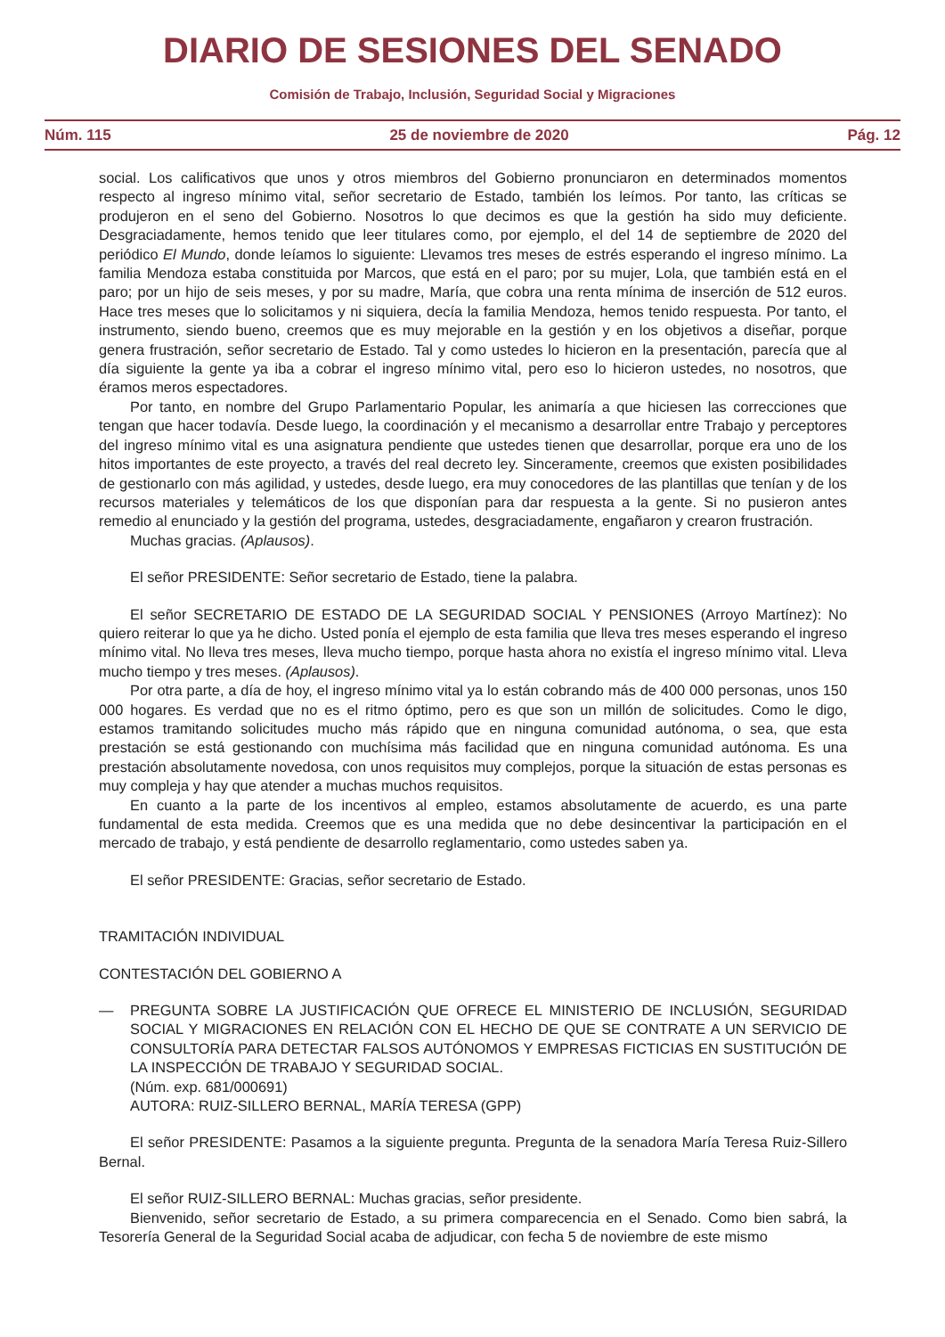DIARIO DE SESIONES DEL SENADO
Comisión de Trabajo, Inclusión, Seguridad Social y Migraciones
Núm. 115 25 de noviembre de 2020 Pág. 12
social. Los calificativos que unos y otros miembros del Gobierno pronunciaron en determinados momentos respecto al ingreso mínimo vital, señor secretario de Estado, también los leímos. Por tanto, las críticas se produjeron en el seno del Gobierno. Nosotros lo que decimos es que la gestión ha sido muy deficiente. Desgraciadamente, hemos tenido que leer titulares como, por ejemplo, el del 14 de septiembre de 2020 del periódico El Mundo, donde leíamos lo siguiente: Llevamos tres meses de estrés esperando el ingreso mínimo. La familia Mendoza estaba constituida por Marcos, que está en el paro; por su mujer, Lola, que también está en el paro; por un hijo de seis meses, y por su madre, María, que cobra una renta mínima de inserción de 512 euros. Hace tres meses que lo solicitamos y ni siquiera, decía la familia Mendoza, hemos tenido respuesta. Por tanto, el instrumento, siendo bueno, creemos que es muy mejorable en la gestión y en los objetivos a diseñar, porque genera frustración, señor secretario de Estado. Tal y como ustedes lo hicieron en la presentación, parecía que al día siguiente la gente ya iba a cobrar el ingreso mínimo vital, pero eso lo hicieron ustedes, no nosotros, que éramos meros espectadores.
Por tanto, en nombre del Grupo Parlamentario Popular, les animaría a que hiciesen las correcciones que tengan que hacer todavía. Desde luego, la coordinación y el mecanismo a desarrollar entre Trabajo y perceptores del ingreso mínimo vital es una asignatura pendiente que ustedes tienen que desarrollar, porque era uno de los hitos importantes de este proyecto, a través del real decreto ley. Sinceramente, creemos que existen posibilidades de gestionarlo con más agilidad, y ustedes, desde luego, era muy conocedores de las plantillas que tenían y de los recursos materiales y telemáticos de los que disponían para dar respuesta a la gente. Si no pusieron antes remedio al enunciado y la gestión del programa, ustedes, desgraciadamente, engañaron y crearon frustración.
Muchas gracias. (Aplausos).
El señor PRESIDENTE: Señor secretario de Estado, tiene la palabra.
El señor SECRETARIO DE ESTADO DE LA SEGURIDAD SOCIAL Y PENSIONES (Arroyo Martínez): No quiero reiterar lo que ya he dicho. Usted ponía el ejemplo de esta familia que lleva tres meses esperando el ingreso mínimo vital. No lleva tres meses, lleva mucho tiempo, porque hasta ahora no existía el ingreso mínimo vital. Lleva mucho tiempo y tres meses. (Aplausos).
Por otra parte, a día de hoy, el ingreso mínimo vital ya lo están cobrando más de 400 000 personas, unos 150 000 hogares. Es verdad que no es el ritmo óptimo, pero es que son un millón de solicitudes. Como le digo, estamos tramitando solicitudes mucho más rápido que en ninguna comunidad autónoma, o sea, que esta prestación se está gestionando con muchísima más facilidad que en ninguna comunidad autónoma. Es una prestación absolutamente novedosa, con unos requisitos muy complejos, porque la situación de estas personas es muy compleja y hay que atender a muchas muchos requisitos.
En cuanto a la parte de los incentivos al empleo, estamos absolutamente de acuerdo, es una parte fundamental de esta medida. Creemos que es una medida que no debe desincentivar la participación en el mercado de trabajo, y está pendiente de desarrollo reglamentario, como ustedes saben ya.
El señor PRESIDENTE: Gracias, señor secretario de Estado.
TRAMITACIÓN INDIVIDUAL
CONTESTACIÓN DEL GOBIERNO A
— PREGUNTA SOBRE LA JUSTIFICACIÓN QUE OFRECE EL MINISTERIO DE INCLUSIÓN, SEGURIDAD SOCIAL Y MIGRACIONES EN RELACIÓN CON EL HECHO DE QUE SE CONTRATE A UN SERVICIO DE CONSULTORÍA PARA DETECTAR FALSOS AUTÓNOMOS Y EMPRESAS FICTICIAS EN SUSTITUCIÓN DE LA INSPECCIÓN DE TRABAJO Y SEGURIDAD SOCIAL.
(Núm. exp. 681/000691)
AUTORA: RUIZ-SILLERO BERNAL, MARÍA TERESA (GPP)
El señor PRESIDENTE: Pasamos a la siguiente pregunta. Pregunta de la senadora María Teresa Ruiz-Sillero Bernal.
El señor RUIZ-SILLERO BERNAL: Muchas gracias, señor presidente.
Bienvenido, señor secretario de Estado, a su primera comparecencia en el Senado. Como bien sabrá, la Tesorería General de la Seguridad Social acaba de adjudicar, con fecha 5 de noviembre de este mismo